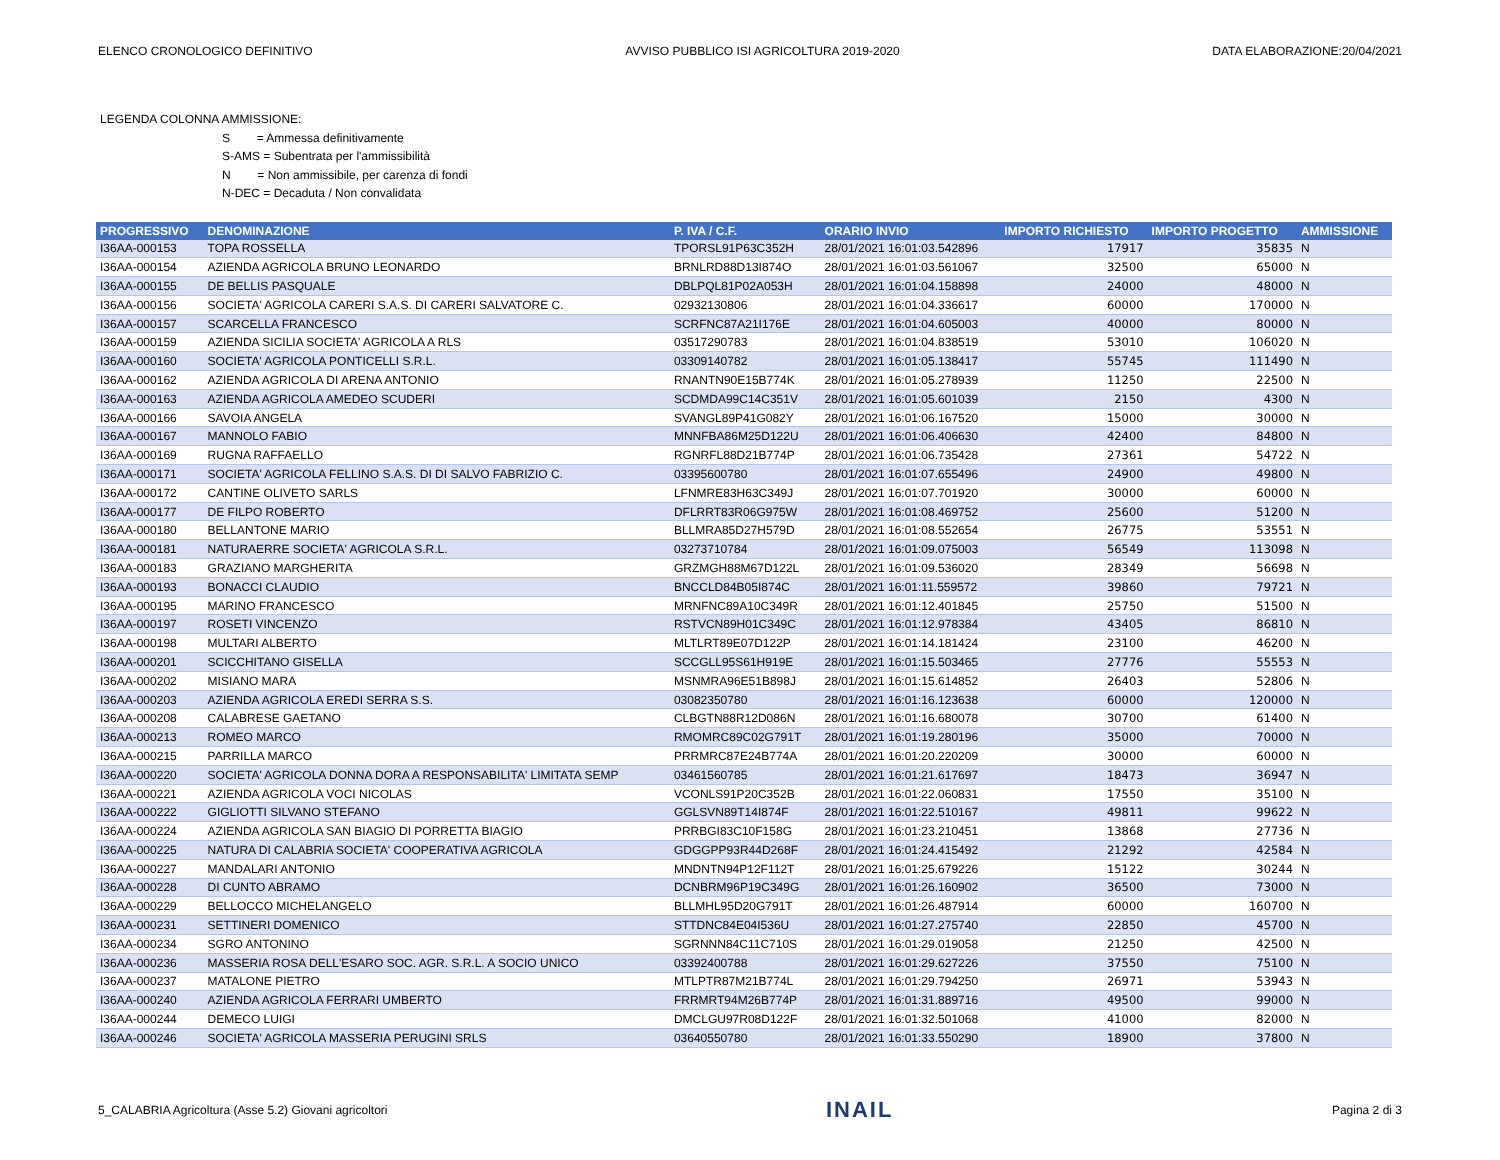ELENCO CRONOLOGICO DEFINITIVO AVVISO PUBBLICO ISI AGRICOLTURA 2019-2020 DATA ELABORAZIONE:20/04/2021
LEGENDA COLONNA AMMISSIONE:
S = Ammessa definitivamente
S-AMS = Subentrata per l'ammissibilità
N = Non ammissibile, per carenza di fondi
N-DEC = Decaduta / Non convalidata
| PROGRESSIVO | DENOMINAZIONE | P. IVA / C.F. | ORARIO INVIO | IMPORTO RICHIESTO | IMPORTO PROGETTO | AMMISSIONE |
| --- | --- | --- | --- | --- | --- | --- |
| I36AA-000153 | TOPA ROSSELLA | TPORSL91P63C352H | 28/01/2021 16:01:03.542896 | 17917 | 35835 | N |
| I36AA-000154 | AZIENDA AGRICOLA BRUNO LEONARDO | BRNLRD88D13I874O | 28/01/2021 16:01:03.561067 | 32500 | 65000 | N |
| I36AA-000155 | DE BELLIS PASQUALE | DBLPQL81P02A053H | 28/01/2021 16:01:04.158898 | 24000 | 48000 | N |
| I36AA-000156 | SOCIETA' AGRICOLA CARERI S.A.S. DI CARERI SALVATORE C. | 02932130806 | 28/01/2021 16:01:04.336617 | 60000 | 170000 | N |
| I36AA-000157 | SCARCELLA FRANCESCO | SCRFNC87A21I176E | 28/01/2021 16:01:04.605003 | 40000 | 80000 | N |
| I36AA-000159 | AZIENDA SICILIA SOCIETA' AGRICOLA A RLS | 03517290783 | 28/01/2021 16:01:04.838519 | 53010 | 106020 | N |
| I36AA-000160 | SOCIETA' AGRICOLA PONTICELLI S.R.L. | 03309140782 | 28/01/2021 16:01:05.138417 | 55745 | 111490 | N |
| I36AA-000162 | AZIENDA AGRICOLA DI ARENA ANTONIO | RNANTN90E15B774K | 28/01/2021 16:01:05.278939 | 11250 | 22500 | N |
| I36AA-000163 | AZIENDA AGRICOLA AMEDEO SCUDERI | SCDMDA99C14C351V | 28/01/2021 16:01:05.601039 | 2150 | 4300 | N |
| I36AA-000166 | SAVOIA ANGELA | SVANGL89P41G082Y | 28/01/2021 16:01:06.167520 | 15000 | 30000 | N |
| I36AA-000167 | MANNOLO FABIO | MNNFBA86M25D122U | 28/01/2021 16:01:06.406630 | 42400 | 84800 | N |
| I36AA-000169 | RUGNA RAFFAELLO | RGNRFL88D21B774P | 28/01/2021 16:01:06.735428 | 27361 | 54722 | N |
| I36AA-000171 | SOCIETA' AGRICOLA FELLINO S.A.S. DI DI SALVO FABRIZIO C. | 03395600780 | 28/01/2021 16:01:07.655496 | 24900 | 49800 | N |
| I36AA-000172 | CANTINE OLIVETO SARLS | LFNMRE83H63C349J | 28/01/2021 16:01:07.701920 | 30000 | 60000 | N |
| I36AA-000177 | DE FILPO ROBERTO | DFLRRT83R06G975W | 28/01/2021 16:01:08.469752 | 25600 | 51200 | N |
| I36AA-000180 | BELLANTONE MARIO | BLLMRA85D27H579D | 28/01/2021 16:01:08.552654 | 26775 | 53551 | N |
| I36AA-000181 | NATURAERRE SOCIETA' AGRICOLA S.R.L. | 03273710784 | 28/01/2021 16:01:09.075003 | 56549 | 113098 | N |
| I36AA-000183 | GRAZIANO MARGHERITA | GRZMGH88M67D122L | 28/01/2021 16:01:09.536020 | 28349 | 56698 | N |
| I36AA-000193 | BONACCI CLAUDIO | BNCCLD84B05I874C | 28/01/2021 16:01:11.559572 | 39860 | 79721 | N |
| I36AA-000195 | MARINO FRANCESCO | MRNFNC89A10C349R | 28/01/2021 16:01:12.401845 | 25750 | 51500 | N |
| I36AA-000197 | ROSETI VINCENZO | RSTVCN89H01C349C | 28/01/2021 16:01:12.978384 | 43405 | 86810 | N |
| I36AA-000198 | MULTARI ALBERTO | MLTLRT89E07D122P | 28/01/2021 16:01:14.181424 | 23100 | 46200 | N |
| I36AA-000201 | SCICCHITANO GISELLA | SCCGLL95S61H919E | 28/01/2021 16:01:15.503465 | 27776 | 55553 | N |
| I36AA-000202 | MISIANO MARA | MSNMRA96E51B898J | 28/01/2021 16:01:15.614852 | 26403 | 52806 | N |
| I36AA-000203 | AZIENDA AGRICOLA EREDI SERRA S.S. | 03082350780 | 28/01/2021 16:01:16.123638 | 60000 | 120000 | N |
| I36AA-000208 | CALABRESE GAETANO | CLBGTN88R12D086N | 28/01/2021 16:01:16.680078 | 30700 | 61400 | N |
| I36AA-000213 | ROMEO MARCO | RMOMRC89C02G791T | 28/01/2021 16:01:19.280196 | 35000 | 70000 | N |
| I36AA-000215 | PARRILLA MARCO | PRRMRC87E24B774A | 28/01/2021 16:01:20.220209 | 30000 | 60000 | N |
| I36AA-000220 | SOCIETA' AGRICOLA DONNA DORA A RESPONSABILITA' LIMITATA SEMP | 03461560785 | 28/01/2021 16:01:21.617697 | 18473 | 36947 | N |
| I36AA-000221 | AZIENDA AGRICOLA VOCI NICOLAS | VCONLS91P20C352B | 28/01/2021 16:01:22.060831 | 17550 | 35100 | N |
| I36AA-000222 | GIGLIOTTI SILVANO STEFANO | GGLSVN89T14I874F | 28/01/2021 16:01:22.510167 | 49811 | 99622 | N |
| I36AA-000224 | AZIENDA AGRICOLA SAN BIAGIO DI PORRETTA BIAGIO | PRRBGI83C10F158G | 28/01/2021 16:01:23.210451 | 13868 | 27736 | N |
| I36AA-000225 | NATURA DI CALABRIA SOCIETA' COOPERATIVA AGRICOLA | GDGGPP93R44D268F | 28/01/2021 16:01:24.415492 | 21292 | 42584 | N |
| I36AA-000227 | MANDALARI ANTONIO | MNDNTN94P12F112T | 28/01/2021 16:01:25.679226 | 15122 | 30244 | N |
| I36AA-000228 | DI CUNTO ABRAMO | DCNBRM96P19C349G | 28/01/2021 16:01:26.160902 | 36500 | 73000 | N |
| I36AA-000229 | BELLOCCO MICHELANGELO | BLLMHL95D20G791T | 28/01/2021 16:01:26.487914 | 60000 | 160700 | N |
| I36AA-000231 | SETTINERI DOMENICO | STTDNC84E04I536U | 28/01/2021 16:01:27.275740 | 22850 | 45700 | N |
| I36AA-000234 | SGRO ANTONINO | SGRNNN84C11C710S | 28/01/2021 16:01:29.019058 | 21250 | 42500 | N |
| I36AA-000236 | MASSERIA ROSA DELL'ESARO SOC. AGR. S.R.L. A SOCIO UNICO | 03392400788 | 28/01/2021 16:01:29.627226 | 37550 | 75100 | N |
| I36AA-000237 | MATALONE PIETRO | MTLPTR87M21B774L | 28/01/2021 16:01:29.794250 | 26971 | 53943 | N |
| I36AA-000240 | AZIENDA AGRICOLA FERRARI UMBERTO | FRRMRT94M26B774P | 28/01/2021 16:01:31.889716 | 49500 | 99000 | N |
| I36AA-000244 | DEMECO LUIGI | DMCLGU97R08D122F | 28/01/2021 16:01:32.501068 | 41000 | 82000 | N |
| I36AA-000246 | SOCIETA' AGRICOLA MASSERIA PERUGINI SRLS | 03640550780 | 28/01/2021 16:01:33.550290 | 18900 | 37800 | N |
5_CALABRIA Agricoltura (Asse 5.2) Giovani agricoltori INAIL Pagina 2 di 3